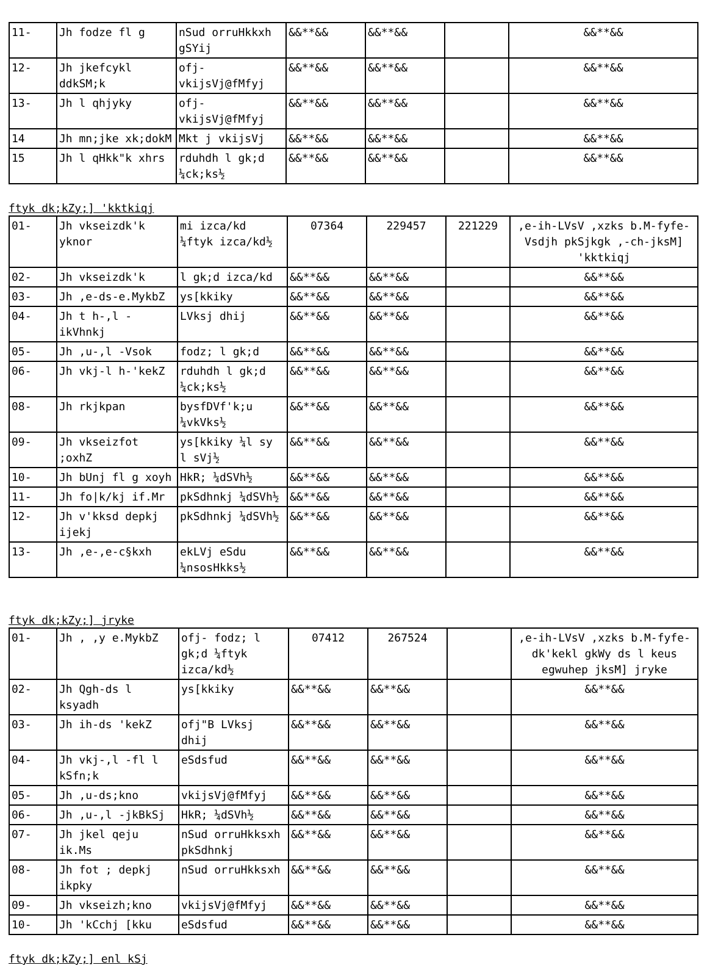| 11- | Jh fodze fl g | nSud orruHkkxh gSYij | &&**&& | &&**&& | | &&**&& |
| 12- | Jh jkefcykl ddkSM;k | ofj- vkijsVj@fMfyj | &&**&& | &&**&& | | &&**&& |
| 13- | Jh l qhjyky | ofj- vkijsVj@fMfyj | &&**&& | &&**&& | | &&**&& |
| 14 | Jh mn;jke xk;dokM | Mkt j vkijsVj | &&**&& | &&**&& | | &&**&& |
| 15 | Jh l qHkk"k xhrs | rduhdh l gk;d ¼ck;ks½ | &&**&& | &&**&& | | &&**&& |
ftyk dk;kZy;] 'kktkiqj
| 01- | Jh vkseizdk'k yknor | mi izca/kd ¼ftyk izca/kd½ | 07364 | 229457 | 221229 | ,e-ih-LVsV ,xzks b.M-fyfe-Vsdjh pkSjkgk ,-ch-jksM] 'kktkiqj |
| 02- | Jh vkseizdk'k | l gk;d izca/kd | &&**&& | &&**&& | | &&**&& |
| 03- | Jh ,e-ds-e.MykbZ | ys[kkiky | &&**&& | &&**&& | | &&**&& |
| 04- | Jh t h-,l -ikVhnkj | LVksj dhij | &&**&& | &&**&& | | &&**&& |
| 05- | Jh ,u-,l -Vsok | fodz; l gk;d | &&**&& | &&**&& | | &&**&& |
| 06- | Jh vkj-l h-'kekZ | rduhdh l gk;d ¼ck;ks½ | &&**&& | &&**&& | | &&**&& |
| 08- | Jh rkjkpan | bysfDVf'k;u ¼vkVks½ | &&**&& | &&**&& | | &&**&& |
| 09- | Jh vkseizfot ;oxhZ | ys[kkiky ¼l sy l sVj½ | &&**&& | &&**&& | | &&**&& |
| 10- | Jh bUnj fl g xoyh | HkR; ¼dSVh½ | &&**&& | &&**&& | | &&**&& |
| 11- | Jh fo/k/kj if.Mr | pkSdhnkj ¼dSVh½ | &&**&& | &&**&& | | &&**&& |
| 12- | Jh v'kksd depkj ijekj | pkSdhnkj ¼dSVh½ | &&**&& | &&**&& | | &&**&& |
| 13- | Jh ,e-,e-c§kxh | ekLVj eSdu ¼nsosHkks½ | &&**&& | &&**&& | | &&**&& |
ftyk dk;kZy;] jryke
| 01- | Jh , ,y e.MykbZ | ofj- fodz; l gk;d ¼ftyk izca/kd½ | 07412 | 267524 | | ,e-ih-LVsV ,xzks b.M-fyfe-dk'kekl gkWy ds l keus egwuhep jksM] jryke |
| 02- | Jh Qgh-ds l ksyadh | ys[kkiky | &&**&& | &&**&& | | &&**&& |
| 03- | Jh ih-ds 'kekZ | ofj"B LVksj dhij | &&**&& | &&**&& | | &&**&& |
| 04- | Jh vkj-,l -fl l kSfn;k | eSdsfud | &&**&& | &&**&& | | &&**&& |
| 05- | Jh ,u-ds;kno | vkijsVj@fMfyj | &&**&& | &&**&& | | &&**&& |
| 06- | Jh ,u-,l -jkBkSj | HkR; ¼dSVh½ | &&**&& | &&**&& | | &&**&& |
| 07- | Jh jkel qeju ik.Ms | nSud orruHkksxh pkSdhnkj | &&**&& | &&**&& | | &&**&& |
| 08- | Jh fot ; depkj ikpky | nSud orruHkksxh | &&**&& | &&**&& | | &&**&& |
| 09- | Jh vkseizh;kno | vkijsVj@fMfyj | &&**&& | &&**&& | | &&**&& |
| 10- | Jh 'kCchj [kku | eSdsfud | &&**&& | &&**&& | | &&**&& |
ftyk dk;kZy;] enl kSj